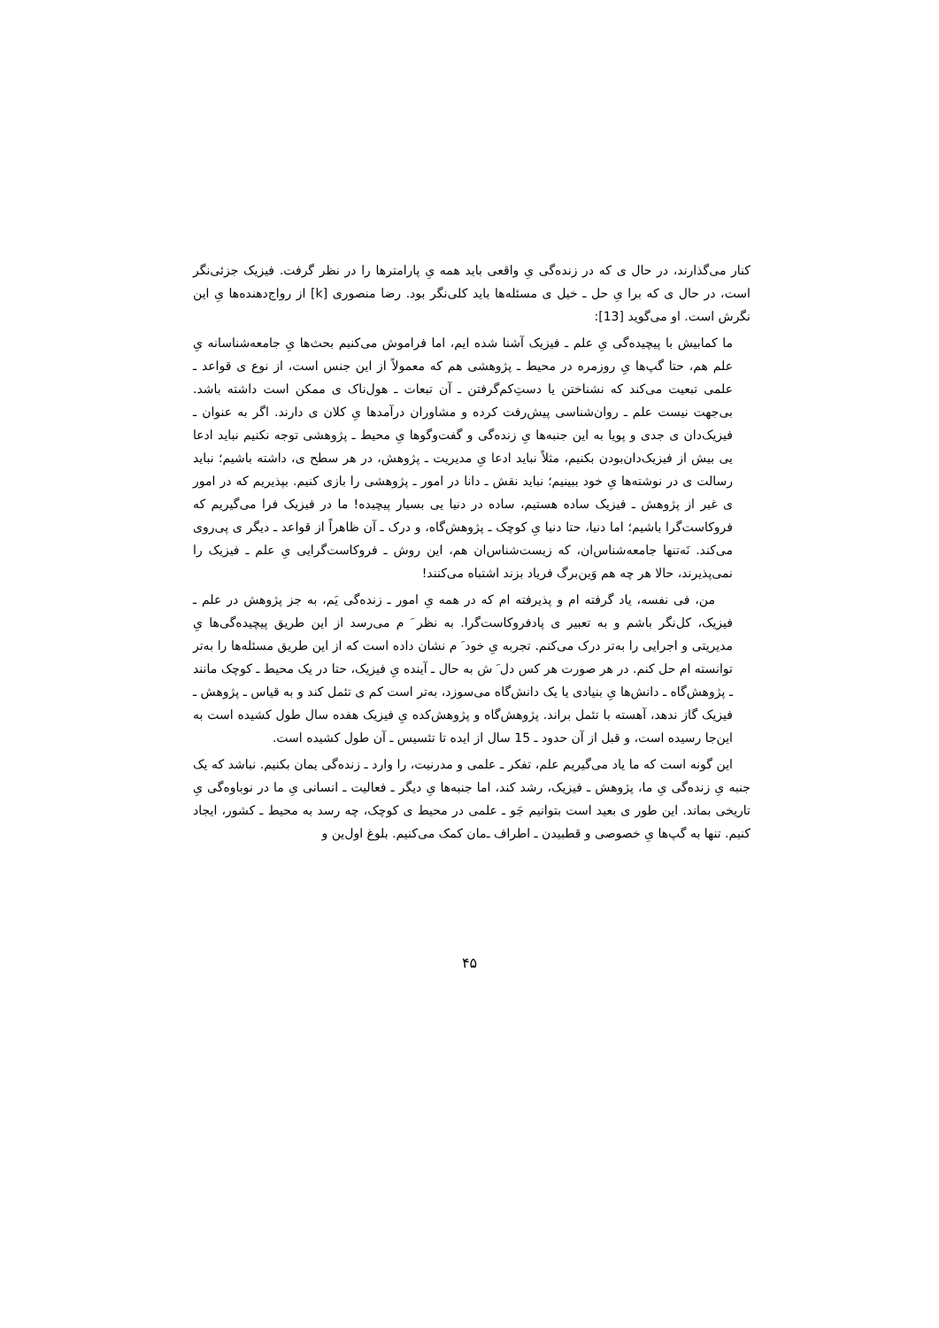کنار می‌گذارند، در حال ی که در زنده‌گی یِ واقعی باید همه یِ پارامترها را در نظر گرفت. فیزیک جزئی‌نگر است، در حال ی که برا یِ حل ـ خیل ی مسئله‌ها باید کلی‌نگر بود. رضا منصوری [k] از رواج‌دهنده‌ها یِ این نگرش است. او می‌گوید [13]:
ما کمابیش با پیچیده‌گی یِ علم ـ فیزیک آشنا شده ایم، اما فراموش می‌کنیم بحث‌ها یِ جامعه‌شناسانه یِ علم هم، حتا گپ‌ها یِ روزمره در محیط ـ پژوهشی هم که معمولاً از این جنس است، از نوع ی قواعد ـ علمی تبعیت می‌کند که نشناختن یا دستِ‌کم‌گرفتن ـ آن تبعات ـ هول‌ناک ی ممکن است داشته باشد. بی‌جهت نیست علم ـ روان‌شناسی پیش‌رفت کرده و مشاوران درآمدها یِ کلان ی دارند. اگر به عنوان ـ فیزیک‌دان ی جدی و پویا به این جنبه‌ها یِ زنده‌گی و گفت‌وگوها یِ محیط ـ پژوهشی توجه نکنیم نباید ادعا یی بیش از فیزیک‌دان‌بودن بکنیم، مثلاً نباید ادعا یِ مدیریت ـ پژوهش، در هر سطح ی، داشته باشیم؛ نباید رسالت ی در نوشته‌ها یِ خود ببینیم؛ نباید نقش ـ دانا در امور ـ پژوهشی را بازی کنیم. بپذیریم که در امور ی غیر از پژوهش ـ فیزیک ساده هستیم، ساده در دنیا یی بسیار پیچیده! ما در فیزیک فرا می‌گیریم که فروکاست‌گرا باشیم؛ اما دنیا، حتا دنیا یِ کوچک ـ پژوهش‌گاه، و درک ـ آن ظاهراً از قواعد ـ دیگر ی پی‌روی می‌کند. نَه‌تنها جامعه‌شناس‌ان، که زیست‌شناس‌ان هم، این روش ـ فروکاست‌گرایی یِ علم ـ فیزیک را نمی‌پذیرند، حالا هر چه هم وَین‌برگ فریاد بزند اشتباه می‌کنند!
من، فی نفسه، یاد گرفته ام و پذیرفته ام که در همه یِ امور ـ زنده‌گی یَم، به جز پژوهش در علم ـ فیزیک، کل‌نگر باشم و به تعبیر ی پادفروکاست‌گرا. به نظر َ م می‌رسد از این طریق پیچیده‌گی‌ها یِ مدیریتی و اجرایی را به‌تر درک می‌کنم. تجربه یِ خود َ م نشان داده است که از این طریق مسئله‌ها را به‌تر توانسته ام حل کنم. در هر صورت هر کس دل َ ش به حال ـ آینده یِ فیزیک، حتا در یک محیط ـ کوچک مانند ـ پژوهش‌گاه ـ دانش‌ها یِ بنیادی یا یک دانش‌گاه می‌سوزد، به‌تر است کم ی تئمل کند و به قیاس ـ پژوهش ـ فیزیک گاز ندهد، آهسته با تئمل براند. پژوهش‌گاه و پژوهش‌کده یِ فیزیک هفده سال طول کشیده است به این‌جا رسیده است، و قبل از آن حدود ـ 15 سال از ایده تا تئسیس ـ آن طول کشیده است.
این گونه است که ما یاد می‌گیریم علم، تفکر ـ علمی و مدرنیت، را وارد ـ زنده‌گی یمان بکنیم. نباشد که یک جنبه یِ زنده‌گی یِ ما، پژوهش ـ فیزیک، رشد کند، اما جنبه‌ها یِ دیگر ـ فعالیت ـ انسانی یِ ما در نوباوه‌گی یِ تاریخی بماند. این طور ی بعید است بتوانیم جَو ـ علمی در محیط ی کوچک، چه رسد به محیط ـ کشور، ایجاد کنیم. تنها به گپ‌ها یِ خصوصی و قطبیدن ـ اطراف ـ‌مان کمک می‌کنیم. بلوغ اول‌ین و
۴۵